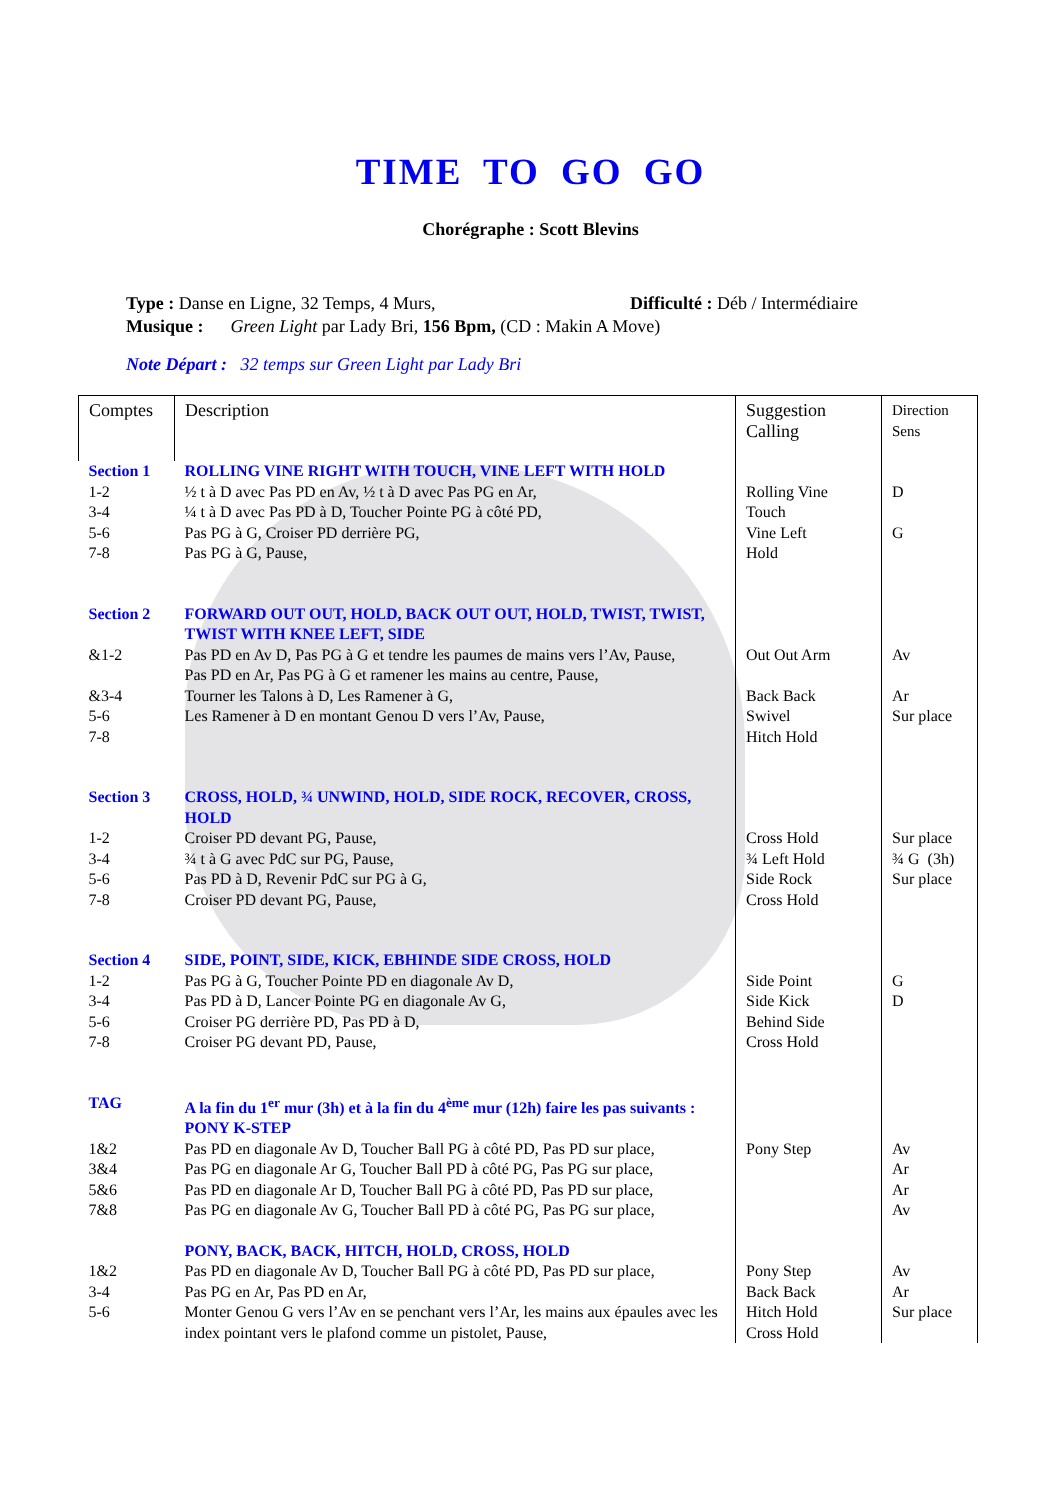TIME TO GO GO
Chorégraphe : Scott Blevins
Type : Danse en Ligne, 32 Temps, 4 Murs, Difficulté : Déb / Intermédiaire
Musique : Green Light par Lady Bri, 156 Bpm, (CD : Makin A Move)
Note Départ : 32 temps sur Green Light par Lady Bri
| Comptes | Description | Suggestion Calling | Direction Sens |
| Section 1 | ROLLING VINE RIGHT WITH TOUCH, VINE LEFT WITH HOLD | | |
| 1-2 3-4 5-6 7-8 | ½ t à D avec Pas PD en Av, ½ t à D avec Pas PG en Ar, ¼ t à D avec Pas PD à D, Toucher Pointe PG à côté PD, Pas PG à G, Croiser PD derrière PG, Pas PG à G, Pause, | Rolling Vine Touch Vine Left Hold | D G |
| Section 2 | FORWARD OUT OUT, HOLD, BACK OUT OUT, HOLD, TWIST, TWIST, TWIST WITH KNEE LEFT, SIDE | | |
| &1-2 &3-4 5-6 7-8 | Pas PD en Av D, Pas PG à G et tendre les paumes de mains vers l’Av, Pause, Pas PD en Ar, Pas PG à G et ramener les mains au centre, Pause, Tourner les Talons à D, Les Ramener à G, Les Ramener à D en montant Genou D vers l’Av, Pause, | Out Out Arm Back Back Swivel Hitch Hold | Av Ar Sur place |
| Section 3 | CROSS, HOLD, ¾ UNWIND, HOLD, SIDE ROCK, RECOVER, CROSS, HOLD | | |
| 1-2 3-4 5-6 7-8 | Croiser PD devant PG, Pause, ¾ t à G avec PdC sur PG, Pause, Pas PD à D, Revenir PdC sur PG à G, Croiser PD devant PG, Pause, | Cross Hold ¾ Left Hold Side Rock Cross Hold | Sur place ¾ G (3h) Sur place |
| Section 4 | SIDE, POINT, SIDE, KICK, EBHINDE SIDE CROSS, HOLD | | |
| 1-2 3-4 5-6 7-8 | Pas PG à G, Toucher Pointe PD en diagonale Av D, Pas PD à D, Lancer Pointe PG en diagonale Av G, Croiser PG derrière PD, Pas PD à D, Croiser PG devant PD, Pause, | Side Point Side Kick Behind Side Cross Hold | G D |
| TAG | A la fin du 1<sup>er</sup> mur (3h) et à la fin du 4<sup>ème</sup> mur (12h) faire les pas suivants : PONY K-STEP | | |
| 1&2 3&4 5&6 7&8 | Pas PD en diagonale Av D, Toucher Ball PG à côté PD, Pas PD sur place, Pas PG en diagonale Ar G, Toucher Ball PD à côté PG, Pas PG sur place, Pas PD en diagonale Ar D, Toucher Ball PG à côté PD, Pas PD sur place, Pas PG en diagonale Av G, Toucher Ball PD à côté PG, Pas PG sur place, | Pony Step | Av Ar Ar Av |
| | PONY, BACK, BACK, HITCH, HOLD, CROSS, HOLD | | |
| 1&2 3-4 5-6 | Pas PD en diagonale Av D, Toucher Ball PG à côté PD, Pas PD sur place, Pas PG en Ar, Pas PD en Ar, Monter Genou G vers l’Av en se penchant vers l’Ar, les mains aux épaules avec les index pointant vers le plafond comme un pistolet, Pause, | Pony Step Back Back Hitch Hold Cross Hold | Av Ar Sur place |